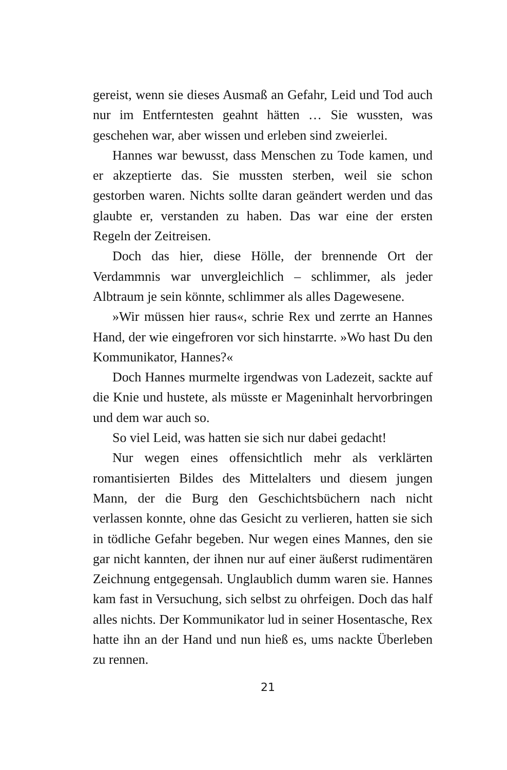gereist, wenn sie dieses Ausmaß an Gefahr, Leid und Tod auch nur im Entferntesten geahnt hätten … Sie wussten, was geschehen war, aber wissen und erleben sind zweierlei.
Hannes war bewusst, dass Menschen zu Tode kamen, und er akzeptierte das. Sie mussten sterben, weil sie schon gestorben waren. Nichts sollte daran geändert werden und das glaubte er, verstanden zu haben. Das war eine der ersten Regeln der Zeitreisen.
Doch das hier, diese Hölle, der brennende Ort der Verdammnis war unvergleichlich – schlimmer, als jeder Albtraum je sein könnte, schlimmer als alles Dagewesene.
»Wir müssen hier raus«, schrie Rex und zerrte an Hannes Hand, der wie eingefroren vor sich hinstarrte. »Wo hast Du den Kommunikator, Hannes?«
Doch Hannes murmelte irgendwas von Ladezeit, sackte auf die Knie und hustete, als müsste er Mageninhalt hervorbringen und dem war auch so.
So viel Leid, was hatten sie sich nur dabei gedacht!
Nur wegen eines offensichtlich mehr als verklärten romantisierten Bildes des Mittelalters und diesem jungen Mann, der die Burg den Geschichtsbüchern nach nicht verlassen konnte, ohne das Gesicht zu verlieren, hatten sie sich in tödliche Gefahr begeben. Nur wegen eines Mannes, den sie gar nicht kannten, der ihnen nur auf einer äußerst rudimentären Zeichnung entgegensah. Unglaublich dumm waren sie. Hannes kam fast in Versuchung, sich selbst zu ohrfeigen. Doch das half alles nichts. Der Kommunikator lud in seiner Hosentasche, Rex hatte ihn an der Hand und nun hieß es, ums nackte Überleben zu rennen.
21